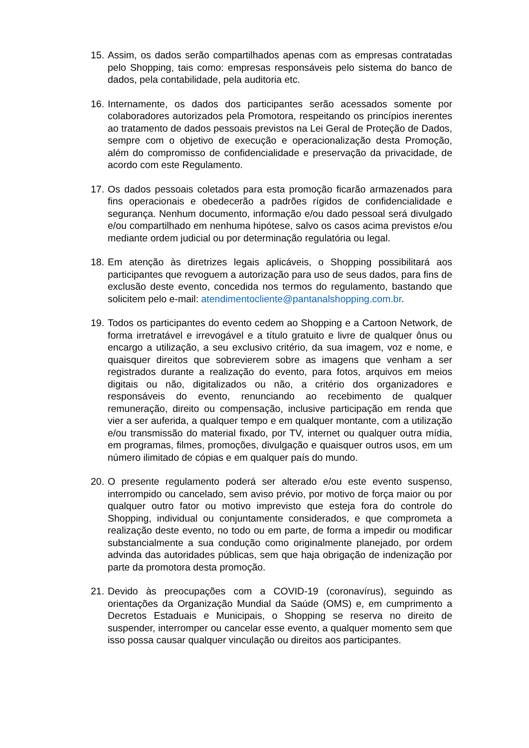15.
Assim, os dados serão compartilhados apenas com as empresas contratadas pelo Shopping, tais como: empresas responsáveis pelo sistema do banco de dados, pela contabilidade, pela auditoria etc.
16.
Internamente, os dados dos participantes serão acessados somente por colaboradores autorizados pela Promotora, respeitando os princípios inerentes ao tratamento de dados pessoais previstos na Lei Geral de Proteção de Dados, sempre com o objetivo de execução e operacionalização desta Promoção, além do compromisso de confidencialidade e preservação da privacidade, de acordo com este Regulamento.
17.
Os dados pessoais coletados para esta promoção ficarão armazenados para fins operacionais e obedecerão a padrões rígidos de confidencialidade e segurança. Nenhum documento, informação e/ou dado pessoal será divulgado e/ou compartilhado em nenhuma hipótese, salvo os casos acima previstos e/ou mediante ordem judicial ou por determinação regulatória ou legal.
18.
Em atenção às diretrizes legais aplicáveis, o Shopping possibilitará aos participantes que revoguem a autorização para uso de seus dados, para fins de exclusão deste evento, concedida nos termos do regulamento, bastando que solicitem pelo e-mail: atendimentocliente@pantanalshopping.com.br.
19.
Todos os participantes do evento cedem ao Shopping e a Cartoon Network, de forma irretratável e irrevogável e a título gratuito e livre de qualquer ônus ou encargo a utilização, a seu exclusivo critério, da sua imagem, voz e nome, e quaisquer direitos que sobrevierem sobre as imagens que venham a ser registrados durante a realização do evento, para fotos, arquivos em meios digitais ou não, digitalizados ou não, a critério dos organizadores e responsáveis do evento, renunciando ao recebimento de qualquer remuneração, direito ou compensação, inclusive participação em renda que vier a ser auferida, a qualquer tempo e em qualquer montante, com a utilização e/ou transmissão do material fixado, por TV, internet ou qualquer outra mídia, em programas, filmes, promoções, divulgação e quaisquer outros usos, em um número ilimitado de cópias e em qualquer país do mundo.
20.
O presente regulamento poderá ser alterado e/ou este evento suspenso, interrompido ou cancelado, sem aviso prévio, por motivo de força maior ou por qualquer outro fator ou motivo imprevisto que esteja fora do controle do Shopping, individual ou conjuntamente considerados, e que comprometa a realização deste evento, no todo ou em parte, de forma a impedir ou modificar substancialmente a sua condução como originalmente planejado, por ordem advinda das autoridades públicas, sem que haja obrigação de indenização por parte da promotora desta promoção.
21.
Devido às preocupações com a COVID-19 (coronavírus), seguindo as orientações da Organização Mundial da Saúde (OMS) e, em cumprimento a Decretos Estaduais e Municipais, o Shopping se reserva no direito de suspender, interromper ou cancelar esse evento, a qualquer momento sem que isso possa causar qualquer vinculação ou direitos aos participantes.